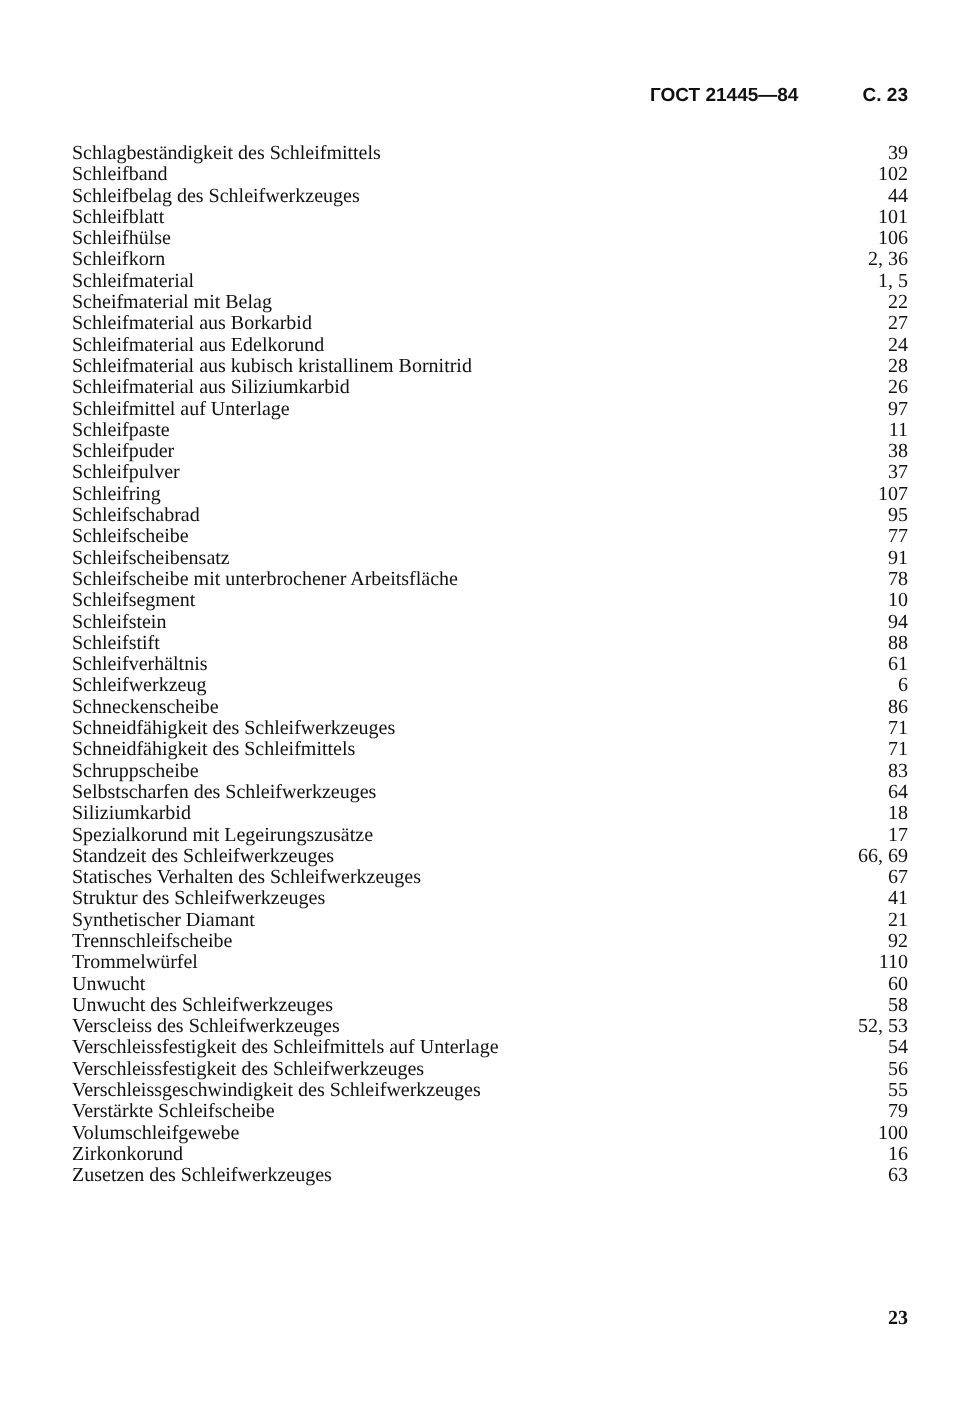ГОСТ 21445—84 С. 23
| Schlagbeständigkeit des Schleifmittels | 39 |
| Schleifband | 102 |
| Schleifbelag des Schleifwerkzeuges | 44 |
| Schleifblatt | 101 |
| Schleifhülse | 106 |
| Schleifkorn | 2, 36 |
| Schleifmaterial | 1, 5 |
| Scheifmaterial mit Belag | 22 |
| Schleifmaterial aus Borkarbid | 27 |
| Schleifmaterial aus Edelkorund | 24 |
| Schleifmaterial aus kubisch kristallinem Bornitrid | 28 |
| Schleifmaterial aus Siliziumkarbid | 26 |
| Schleifmittel auf Unterlage | 97 |
| Schleifpaste | 11 |
| Schleifpuder | 38 |
| Schleifpulver | 37 |
| Schleifring | 107 |
| Schleifschabrad | 95 |
| Schleifscheibe | 77 |
| Schleifscheibensatz | 91 |
| Schleifscheibe mit unterbrochener Arbeitsfläche | 78 |
| Schleifsegment | 10 |
| Schleifstein | 94 |
| Schleifstift | 88 |
| Schleifverhältnis | 61 |
| Schleifwerkzeug | 6 |
| Schneckenscheibe | 86 |
| Schneidfähigkeit des Schleifwerkzeuges | 71 |
| Schneidfähigkeit des Schleifmittels | 71 |
| Schruppscheibe | 83 |
| Selbstscharfen des Schleifwerkzeuges | 64 |
| Siliziumkarbid | 18 |
| Spezialkorund mit Legeirungszusätze | 17 |
| Standzeit des Schleifwerkzeuges | 66, 69 |
| Statisches Verhalten des Schleifwerkzeuges | 67 |
| Struktur des Schleifwerkzeuges | 41 |
| Synthetischer Diamant | 21 |
| Trennschleifscheibe | 92 |
| Trommelwürfel | 110 |
| Unwucht | 60 |
| Unwucht des Schleifwerkzeuges | 58 |
| Verscleiss des Schleifwerkzeuges | 52, 53 |
| Verschleissfestigkeit des Schleifmittels auf Unterlage | 54 |
| Verschleissfestigkeit des Schleifwerkzeuges | 56 |
| Verschleissgeschwindigkeit des Schleifwerkzeuges | 55 |
| Verstärkte Schleifscheibe | 79 |
| Volumschleifgewebe | 100 |
| Zirkonkorund | 16 |
| Zusetzen des Schleifwerkzeuges | 63 |
23